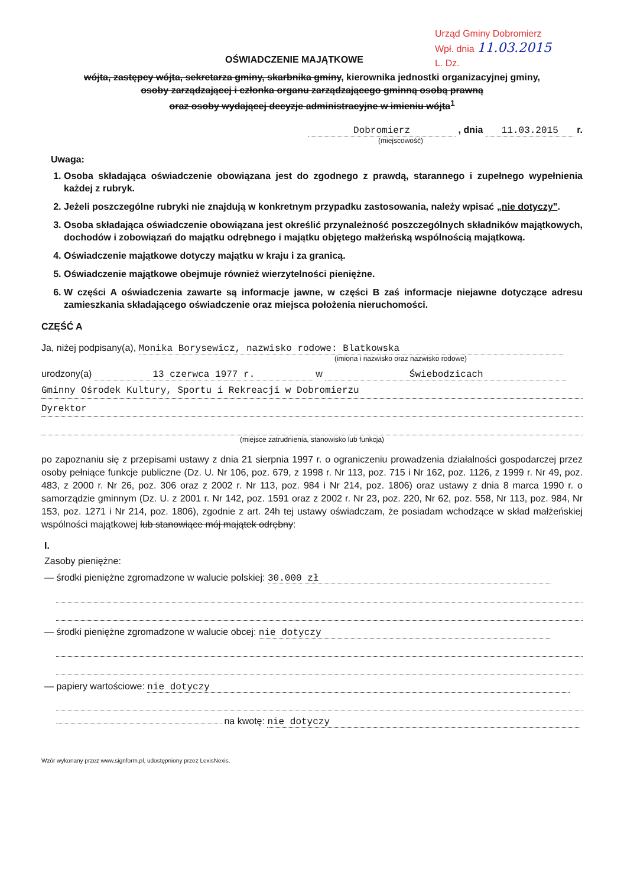Urząd Gminy Dobromierz
Wpł. dnia 11.03.2015
L. Dz.
OŚWIADCZENIE MAJĄTKOWE
wójta, zastępcy wójta, sekretarza gminy, skarbnika gminy, kierownika jednostki organizacyjnej gminy,
osoby zarządzającej i członka organu zarządzającego gminną osobą prawną
oraz osoby wydającej decyzje administracyjne w imieniu wójta<sup>1</sup>
Dobromierz , dnia 11.03.2015 r.
(miejscowość)
Uwaga:
1. Osoba składająca oświadczenie obowiązana jest do zgodnego z prawdą, starannego i zupełnego wypełnienia każdej z rubryk.
2. Jeżeli poszczególne rubryki nie znajdują w konkretnym przypadku zastosowania, należy wpisać „nie dotyczy".
3. Osoba składająca oświadczenie obowiązana jest określić przynależność poszczególnych składników majątkowych, dochodów i zobowiązań do majątku odrębnego i majątku objętego małżeńską wspólnością majątkową.
4. Oświadczenie majątkowe dotyczy majątku w kraju i za granicą.
5. Oświadczenie majątkowe obejmuje również wierzytelności pieniężne.
6. W części A oświadczenia zawarte są informacje jawne, w części B zaś informacje niejawne dotyczące adresu zamieszkania składającego oświadczenie oraz miejsca położenia nieruchomości.
CZĘŚĆ A
Ja, niżej podpisany(a), Monika Borysewicz, nazwisko rodowe: Blatkowska
(imiona i nazwisko oraz nazwisko rodowe)
urodzony(a) 13 czerwca 1977 r. w Świebodzicach
Gminny Ośrodek Kultury, Sportu i Rekreacji w Dobromierzu
Dyrektor
(miejsce zatrudnienia, stanowisko lub funkcja)
po zapoznaniu się z przepisami ustawy z dnia 21 sierpnia 1997 r. o ograniczeniu prowadzenia działalności gospodarczej przez osoby pełniące funkcje publiczne (Dz. U. Nr 106, poz. 679, z 1998 r. Nr 113, poz. 715 i Nr 162, poz. 1126, z 1999 r. Nr 49, poz. 483, z 2000 r. Nr 26, poz. 306 oraz z 2002 r. Nr 113, poz. 984 i Nr 214, poz. 1806) oraz ustawy z dnia 8 marca 1990 r. o samorządzie gminnym (Dz. U. z 2001 r. Nr 142, poz. 1591 oraz z 2002 r. Nr 23, poz. 220, Nr 62, poz. 558, Nr 113, poz. 984, Nr 153, poz. 1271 i Nr 214, poz. 1806), zgodnie z art. 24h tej ustawy oświadczam, że posiadam wchodzące w skład małżeńskiej wspólności majątkowej lub stanowiące mój majątek odrębny:
I.
Zasoby pieniężne:
— środki pieniężne zgromadzone w walucie polskiej: 30.000 zł
— środki pieniężne zgromadzone w walucie obcej: nie dotyczy
— papiery wartościowe: nie dotyczy
na kwotę: nie dotyczy
Wzór wykonany przez www.signform.pl, udostępniony przez LexisNexis.